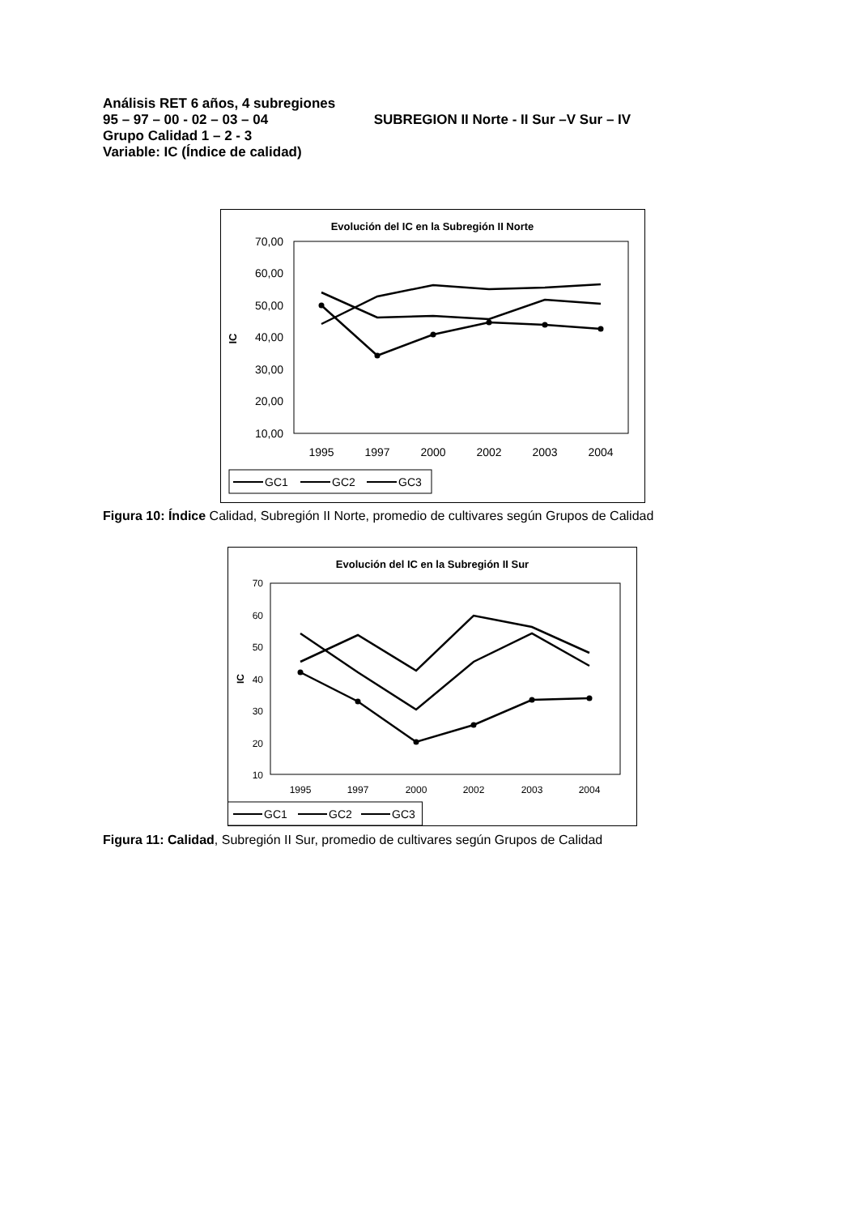Análisis RET 6 años, 4 subregiones
95 – 97 – 00 - 02 – 03 – 04 SUBREGION II Norte - II Sur –V Sur – IV
Grupo Calidad 1 – 2 - 3
Variable: IC (Índice de calidad)
Evolución del IC en la Subregión II Norte
70,00
60,00
50,00
40,00
30,00
20,00
10,00
IC
1995
1997
2000
2002
2003
2004
GC1
GC2
GC3
Figura 10: Índice Calidad, Subregión II Norte, promedio de cultivares según Grupos de Calidad
Evolución del IC en la Subregión II Sur
70
60
50
40
30
20
10
IC
1995
1997
2000
2002
2003
2004
GC1
GC2
GC3
Figura 11: Calidad, Subregión II Sur, promedio de cultivares según Grupos de Calidad